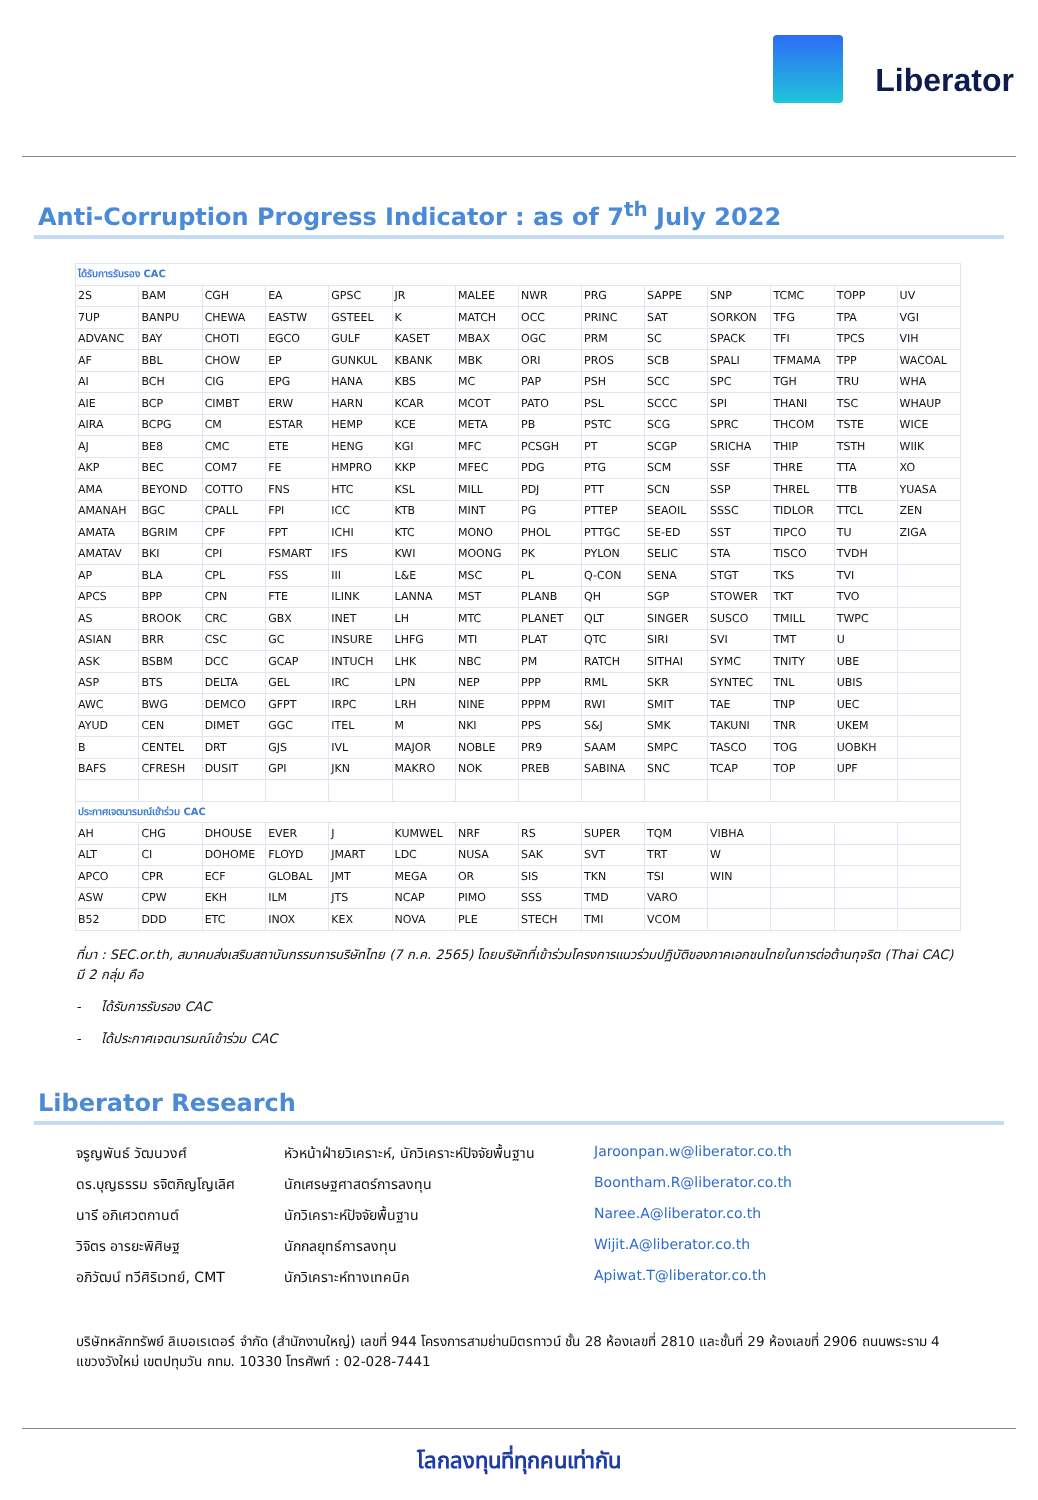Liberator
Anti-Corruption Progress Indicator : as of 7<sup>th</sup> July 2022
| ได้รับการรับรอง CAC | | | | | | | | | | | | | |
| 2S | BAM | CGH | EA | GPSC | JR | MALEE | NWR | PRG | SAPPE | SNP | TCMC | TOPP | UV |
| 7UP | BANPU | CHEWA | EASTW | GSTEEL | K | MATCH | OCC | PRINC | SAT | SORKON | TFG | TPA | VGI |
| ADVANC | BAY | CHOTI | EGCO | GULF | KASET | MBAX | OGC | PRM | SC | SPACK | TFI | TPCS | VIH |
| AF | BBL | CHOW | EP | GUNKUL | KBANK | MBK | ORI | PROS | SCB | SPALI | TFMAMA | TPP | WACOAL |
| AI | BCH | CIG | EPG | HANA | KBS | MC | PAP | PSH | SCC | SPC | TGH | TRU | WHA |
| AIE | BCP | CIMBT | ERW | HARN | KCAR | MCOT | PATO | PSL | SCCC | SPI | THANI | TSC | WHAUP |
| AIRA | BCPG | CM | ESTAR | HEMP | KCE | META | PB | PSTC | SCG | SPRC | THCOM | TSTE | WICE |
| AJ | BE8 | CMC | ETE | HENG | KGI | MFC | PCSGH | PT | SCGP | SRICHA | THIP | TSTH | WIIK |
| AKP | BEC | COM7 | FE | HMPRO | KKP | MFEC | PDG | PTG | SCM | SSF | THRE | TTA | XO |
| AMA | BEYOND | COTTO | FNS | HTC | KSL | MILL | PDJ | PTT | SCN | SSP | THREL | TTB | YUASA |
| AMANAH | BGC | CPALL | FPI | ICC | KTB | MINT | PG | PTTEP | SEAOIL | SSSC | TIDLOR | TTCL | ZEN |
| AMATA | BGRIM | CPF | FPT | ICHI | KTC | MONO | PHOL | PTTGC | SE-ED | SST | TIPCO | TU | ZIGA |
| AMATAV | BKI | CPI | FSMART | IFS | KWI | MOONG | PK | PYLON | SELIC | STA | TISCO | TVDH | |
| AP | BLA | CPL | FSS | III | L&E | MSC | PL | Q-CON | SENA | STGT | TKS | TVI | |
| APCS | BPP | CPN | FTE | ILINK | LANNA | MST | PLANB | QH | SGP | STOWER | TKT | TVO | |
| AS | BROOK | CRC | GBX | INET | LH | MTC | PLANET | QLT | SINGER | SUSCO | TMILL | TWPC | |
| ASIAN | BRR | CSC | GC | INSURE | LHFG | MTI | PLAT | QTC | SIRI | SVI | TMT | U | |
| ASK | BSBM | DCC | GCAP | INTUCH | LHK | NBC | PM | RATCH | SITHAI | SYMC | TNITY | UBE | |
| ASP | BTS | DELTA | GEL | IRC | LPN | NEP | PPP | RML | SKR | SYNTEC | TNL | UBIS | |
| AWC | BWG | DEMCO | GFPT | IRPC | LRH | NINE | PPPM | RWI | SMIT | TAE | TNP | UEC | |
| AYUD | CEN | DIMET | GGC | ITEL | M | NKI | PPS | S&J | SMK | TAKUNI | TNR | UKEM | |
| B | CENTEL | DRT | GJS | IVL | MAJOR | NOBLE | PR9 | SAAM | SMPC | TASCO | TOG | UOBKH | |
| BAFS | CFRESH | DUSIT | GPI | JKN | MAKRO | NOK | PREB | SABINA | SNC | TCAP | TOP | UPF | |
| ประกาศเจตนารมณ์เข้าร่วม CAC | | | | | | | | | | | | | |
| AH | CHG | DHOUSE | EVER | J | KUMWEL | NRF | RS | SUPER | TQM | VIBHA | | | |
| ALT | CI | DOHOME | FLOYD | JMART | LDC | NUSA | SAK | SVT | TRT | W | | | |
| APCO | CPR | ECF | GLOBAL | JMT | MEGA | OR | SIS | TKN | TSI | WIN | | | |
| ASW | CPW | EKH | ILM | JTS | NCAP | PIMO | SSS | TMD | VARO | | | | |
| B52 | DDD | ETC | INOX | KEX | NOVA | PLE | STECH | TMI | VCOM | | | | |
ที่มา : SEC.or.th, สมาคมส่งเสริมสถาบันกรรมการบริษัทไทย (7 ก.ค. 2565) โดยบริษัทที่เข้าร่วมโครงการแนวร่วมปฏิบัติของภาคเอกชนไทยในการต่อต้านทุจริต (Thai CAC) มี 2 กลุ่ม คือ
- ได้รับการรับรอง CAC
- ได้ประกาศเจตนารมณ์เข้าร่วม CAC
Liberator Research
จรูญพันธ์ วัฒนวงศ์
หัวหน้าฝ่ายวิเคราะห์, นักวิเคราะห์ปัจจัยพื้นฐาน
Jaroonpan.w@liberator.co.th
ดร.บุญธรรม รจิตภิญโญเลิศ
นักเศรษฐศาสตร์การลงทุน
Boontham.R@liberator.co.th
นารี อภิเศวตกานต์
นักวิเคราะห์ปัจจัยพื้นฐาน
Naree.A@liberator.co.th
วิจิตร อารยะพิศิษฐ
นักกลยุทธ์การลงทุน
Wijit.A@liberator.co.th
อภิวัฒน์ ทวีศิริเวทย์, CMT
นักวิเคราะห์ทางเทคนิค
Apiwat.T@liberator.co.th
บริษัทหลักทรัพย์ ลิเบอเรเตอร์ จำกัด (สำนักงานใหญ่) เลขที่ 944 โครงการสามย่านมิตรทาวน์ ชั้น 28 ห้องเลขที่ 2810 และชั้นที่ 29 ห้องเลขที่ 2906 ถนนพระราม 4 แขวงวังใหม่ เขตปทุมวัน กทม. 10330 โทรศัพท์ : 02-028-7441
โลกลงทุนที่ทุกคนเท่ากัน